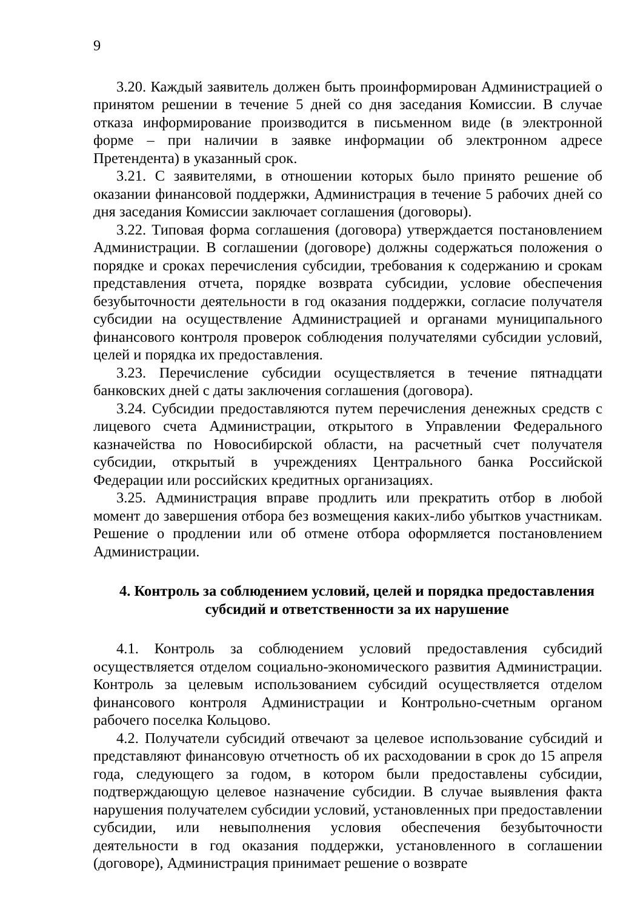9
3.20. Каждый заявитель должен быть проинформирован Администрацией о принятом решении в течение 5 дней со дня заседания Комиссии. В случае отказа информирование производится в письменном виде (в электронной форме – при наличии в заявке информации об электронном адресе Претендента) в указанный срок.
3.21. С заявителями, в отношении которых было принято решение об оказании финансовой поддержки, Администрация в течение 5 рабочих дней со дня заседания Комиссии заключает соглашения (договоры).
3.22. Типовая форма соглашения (договора) утверждается постановлением Администрации. В соглашении (договоре) должны содержаться положения о порядке и сроках перечисления субсидии, требования к содержанию и срокам представления отчета, порядке возврата субсидии, условие обеспечения безубыточности деятельности в год оказания поддержки, согласие получателя субсидии на осуществление Администрацией и органами муниципального финансового контроля проверок соблюдения получателями субсидии условий, целей и порядка их предоставления.
3.23. Перечисление субсидии осуществляется в течение пятнадцати банковских дней с даты заключения соглашения (договора).
3.24. Субсидии предоставляются путем перечисления денежных средств с лицевого счета Администрации, открытого в Управлении Федерального казначейства по Новосибирской области, на расчетный счет получателя субсидии, открытый в учреждениях Центрального банка Российской Федерации или российских кредитных организациях.
3.25. Администрация вправе продлить или прекратить отбор в любой момент до завершения отбора без возмещения каких-либо убытков участникам. Решение о продлении или об отмене отбора оформляется постановлением Администрации.
4. Контроль за соблюдением условий, целей и порядка предоставления субсидий и ответственности за их нарушение
4.1. Контроль за соблюдением условий предоставления субсидий осуществляется отделом социально-экономического развития Администрации. Контроль за целевым использованием субсидий осуществляется отделом финансового контроля Администрации и Контрольно-счетным органом рабочего поселка Кольцово.
4.2. Получатели субсидий отвечают за целевое использование субсидий и представляют финансовую отчетность об их расходовании в срок до 15 апреля года, следующего за годом, в котором были предоставлены субсидии, подтверждающую целевое назначение субсидии. В случае выявления факта нарушения получателем субсидии условий, установленных при предоставлении субсидии, или невыполнения условия обеспечения безубыточности деятельности в год оказания поддержки, установленного в соглашении (договоре), Администрация принимает решение о возврате